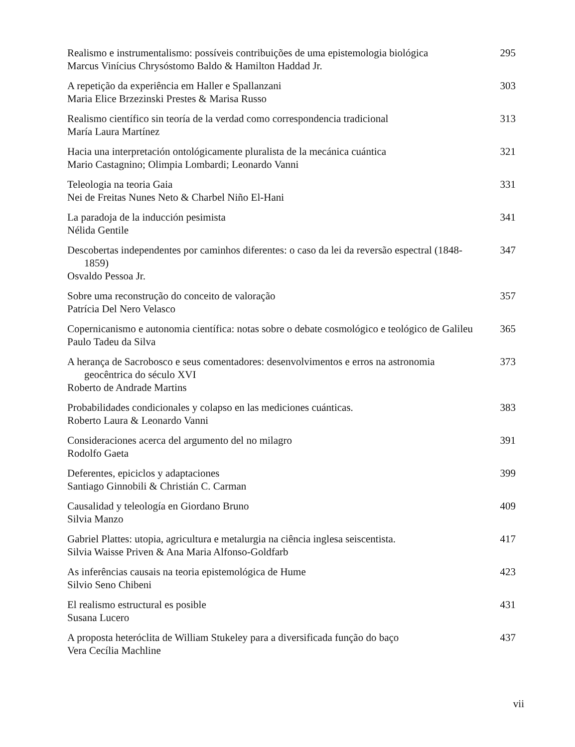Realismo e instrumentalismo: possíveis contribuições de uma epistemologia biológica
Marcus Vinícius Chrysóstomo Baldo & Hamilton Haddad Jr.
295
A repetição da experiência em Haller e Spallanzani
Maria Elice Brzezinski Prestes & Marisa Russo
303
Realismo científico sin teoría de la verdad como correspondencia tradicional
María Laura Martínez
313
Hacia una interpretación ontológicamente pluralista de la mecánica cuántica
Mario Castagnino; Olimpia Lombardi; Leonardo Vanni
321
Teleologia na teoria Gaia
Nei de Freitas Nunes Neto & Charbel Niño El-Hani
331
La paradoja de la inducción pesimista
Nélida Gentile
341
Descobertas independentes por caminhos diferentes: o caso da lei da reversão espectral (1848-1859)
Osvaldo Pessoa Jr.
347
Sobre uma reconstrução do conceito de valoração
Patrícia Del Nero Velasco
357
Copernicanismo e autonomia científica: notas sobre o debate cosmológico e teológico de Galileu
Paulo Tadeu da Silva
365
A herança de Sacrobosco e seus comentadores: desenvolvimentos e erros na astronomia geocêntrica do século XVI
Roberto de Andrade Martins
373
Probabilidades condicionales y colapso en las mediciones cuánticas.
Roberto Laura & Leonardo Vanni
383
Consideraciones acerca del argumento del no milagro
Rodolfo Gaeta
391
Deferentes, epiciclos y adaptaciones
Santiago Ginnobili & Christián C. Carman
399
Causalidad y teleología en Giordano Bruno
Silvia Manzo
409
Gabriel Plattes: utopia, agricultura e metalurgia na ciência inglesa seiscentista.
Silvia Waisse Priven & Ana Maria Alfonso-Goldfarb
417
As inferências causais na teoria epistemológica de Hume
Silvio Seno Chibeni
423
El realismo estructural es posible
Susana Lucero
431
A proposta heteróclita de William Stukeley para a diversificada função do baço
Vera Cecília Machline
437
vii